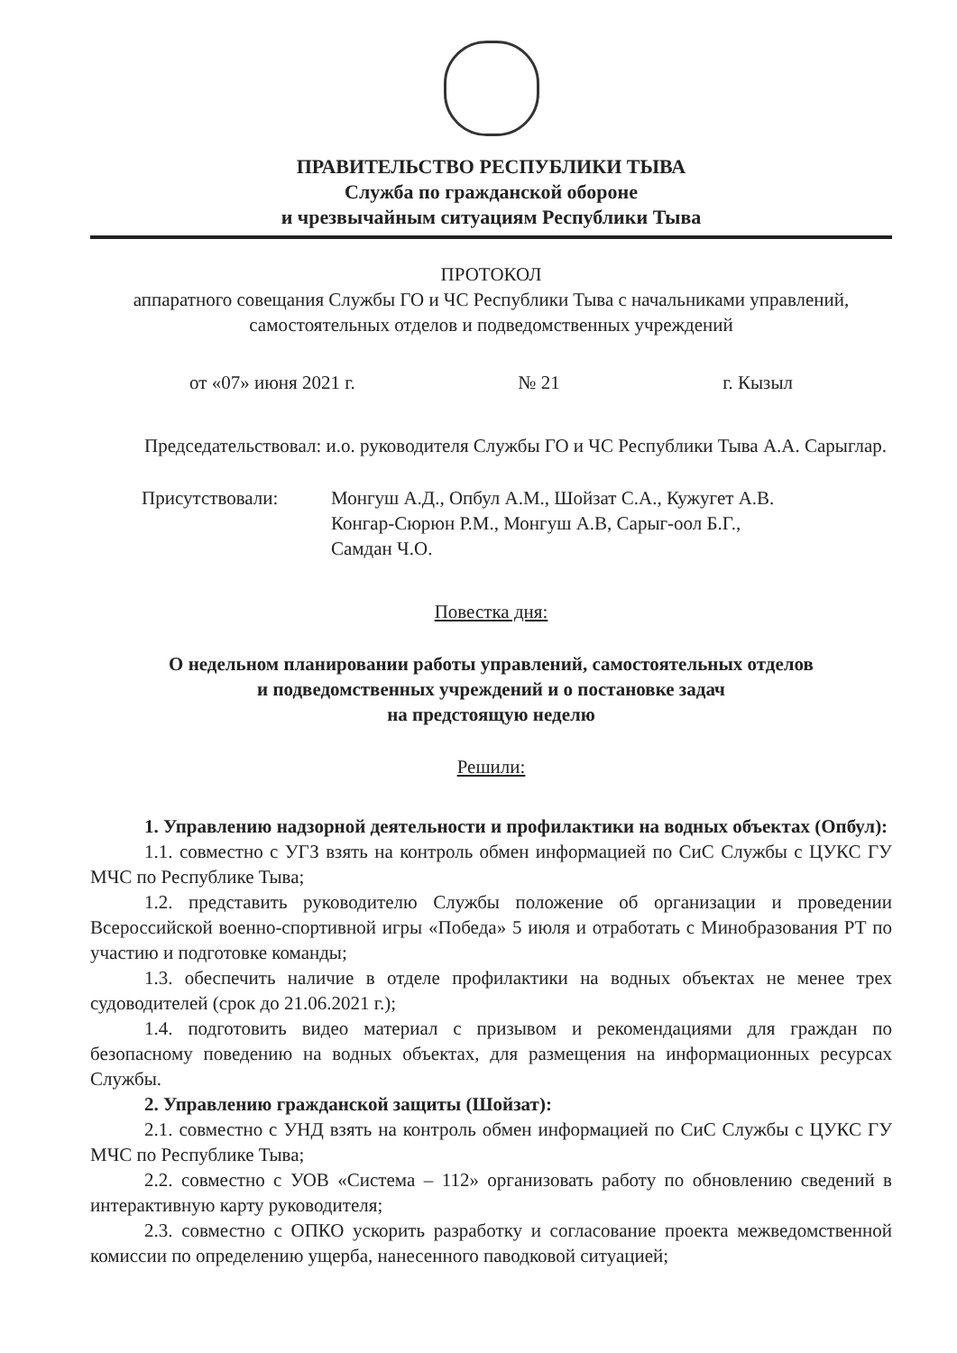ПРАВИТЕЛЬСТВО РЕСПУБЛИКИ ТЫВА
Служба по гражданской обороне
и чрезвычайным ситуациям Республики Тыва
ПРОТОКОЛ
аппаратного совещания Службы ГО и ЧС Республики Тыва с начальниками управлений, самостоятельных отделов и подведомственных учреждений
от «07» июня 2021 г. № 21 г. Кызыл
Председательствовал: и.о. руководителя Службы ГО и ЧС Республики Тыва А.А. Сарыглар.
Присутствовали: Монгуш А.Д., Опбул А.М., Шойзат С.А., Кужугет А.В.
Конгар-Сюрюн Р.М., Монгуш А.В, Сарыг-оол Б.Г.,
Самдан Ч.О.
Повестка дня:
О недельном планировании работы управлений, самостоятельных отделов
и подведомственных учреждений и о постановке задач
на предстоящую неделю
Решили:
1. Управлению надзорной деятельности и профилактики на водных объектах (Опбул):
1.1. совместно с УГЗ взять на контроль обмен информацией по СиС Службы с ЦУКС ГУ МЧС по Республике Тыва;
1.2. представить руководителю Службы положение об организации и проведении Всероссийской военно-спортивной игры «Победа» 5 июля и отработать с Минобразования РТ по участию и подготовке команды;
1.3. обеспечить наличие в отделе профилактики на водных объектах не менее трех судоводителей (срок до 21.06.2021 г.);
1.4. подготовить видео материал с призывом и рекомендациями для граждан по безопасному поведению на водных объектах, для размещения на информационных ресурсах Службы.
2. Управлению гражданской защиты (Шойзат):
2.1. совместно с УНД взять на контроль обмен информацией по СиС Службы с ЦУКС ГУ МЧС по Республике Тыва;
2.2. совместно с УОВ «Система – 112» организовать работу по обновлению сведений в интерактивную карту руководителя;
2.3. совместно с ОПКО ускорить разработку и согласование проекта межведомственной комиссии по определению ущерба, нанесенного паводковой ситуацией;